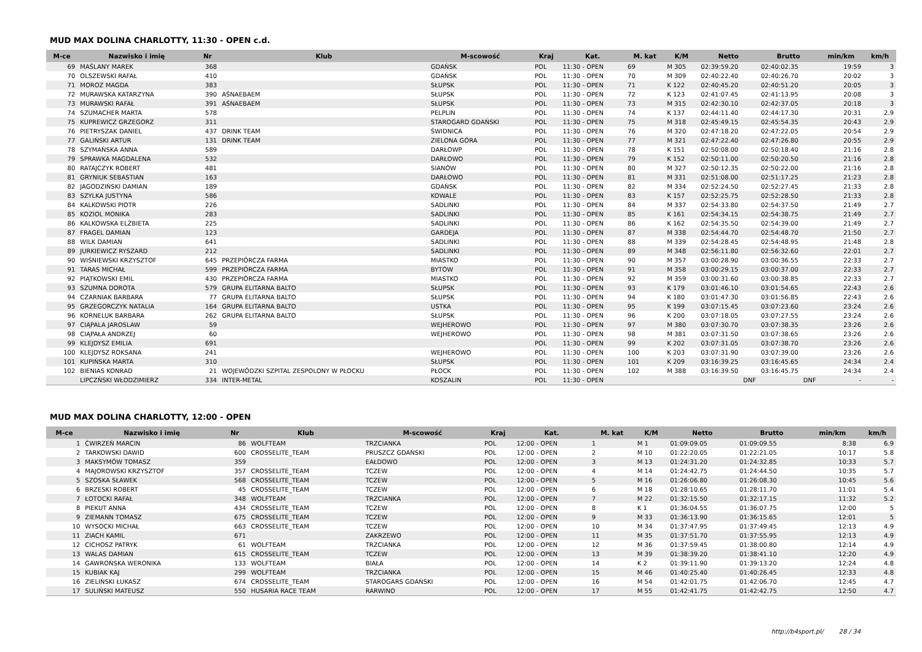MUD MAX DOLINA CHARLOTTY, 11:30 - OPEN c.d.
| M-ce | Nazwisko i imię | Nr | Klub | M-scowość | Kraj | Kat. | M. kat | K/M | Netto | Brutto | min/km | km/h |
| --- | --- | --- | --- | --- | --- | --- | --- | --- | --- | --- | --- | --- |
| 69 | MAŚLANY MAREK | 368 | | GDAŃSK | POL | 11:30 - OPEN | 69 | M 305 | 02:39:59.20 | 02:40:02.35 | 19:59 | 3 |
| 70 | OLSZEWSKI RAFAŁ | 410 | | GDAŃSK | POL | 11:30 - OPEN | 70 | M 309 | 02:40:22.40 | 02:40:26.70 | 20:02 | 3 |
| 71 | MOROZ MAGDA | 383 | | SŁUPSK | POL | 11:30 - OPEN | 71 | K 122 | 02:40:45.20 | 02:40:51.20 | 20:05 | 3 |
| 72 | MURAWSKA KATARZYNA | 390 | AŚNAEBAEM | SŁUPSK | POL | 11:30 - OPEN | 72 | K 123 | 02:41:07.45 | 02:41:13.95 | 20:08 | 3 |
| 73 | MURAWSKI RAFAŁ | 391 | AŚNAEBAEM | SŁUPSK | POL | 11:30 - OPEN | 73 | M 315 | 02:42:30.10 | 02:42:37.05 | 20:18 | 3 |
| 74 | SZUMACHER MARTA | 578 | | PELPLIN | POL | 11:30 - OPEN | 74 | K 137 | 02:44:11.40 | 02:44:17.30 | 20:31 | 2.9 |
| 75 | KUPREWICZ GRZEGORZ | 311 | | STAROGARD GDAŃSKI | POL | 11:30 - OPEN | 75 | M 318 | 02:45:49.15 | 02:45:54.35 | 20:43 | 2.9 |
| 76 | PIETRYSZAK DANIEL | 437 | DRINK TEAM | ŚWIDNICA | POL | 11:30 - OPEN | 76 | M 320 | 02:47:18.20 | 02:47:22.05 | 20:54 | 2.9 |
| 77 | GALIŃSKI ARTUR | 131 | DRINK TEAM | ZIELONA GÓRA | POL | 11:30 - OPEN | 77 | M 321 | 02:47:22.40 | 02:47:26.80 | 20:55 | 2.9 |
| 78 | SZYMAŃSKA ANNA | 589 | | DARŁOWP | POL | 11:30 - OPEN | 78 | K 151 | 02:50:08.00 | 02:50:18.40 | 21:16 | 2.8 |
| 79 | SPRAWKA MAGDALENA | 532 | | DARŁOWO | POL | 11:30 - OPEN | 79 | K 152 | 02:50:11.00 | 02:50:20.50 | 21:16 | 2.8 |
| 80 | RATAJCZYK ROBERT | 481 | | SIANÓW | POL | 11:30 - OPEN | 80 | M 327 | 02:50:12.35 | 02:50:22.00 | 21:16 | 2.8 |
| 81 | GRYNIUK SEBASTIAN | 163 | | DARŁOWO | POL | 11:30 - OPEN | 81 | M 331 | 02:51:08.00 | 02:51:17.25 | 21:23 | 2.8 |
| 82 | JAGODZIŃSKI DAMIAN | 189 | | GDAŃSK | POL | 11:30 - OPEN | 82 | M 334 | 02:52:24.50 | 02:52:27.45 | 21:33 | 2.8 |
| 83 | SZYLKA JUSTYNA | 586 | | KOWALE | POL | 11:30 - OPEN | 83 | K 157 | 02:52:25.75 | 02:52:28.50 | 21:33 | 2.8 |
| 84 | KALKOWSKI PIOTR | 226 | | SADLINKI | POL | 11:30 - OPEN | 84 | M 337 | 02:54:33.80 | 02:54:37.50 | 21:49 | 2.7 |
| 85 | KOZIOL MONIKA | 283 | | SADLINKI | POL | 11:30 - OPEN | 85 | K 161 | 02:54:34.15 | 02:54:38.75 | 21:49 | 2.7 |
| 86 | KALKOWSKA ELŻBIETA | 225 | | SADLINKI | POL | 11:30 - OPEN | 86 | K 162 | 02:54:35.50 | 02:54:39.00 | 21:49 | 2.7 |
| 87 | FRAGEL DAMIAN | 123 | | GARDEJA | POL | 11:30 - OPEN | 87 | M 338 | 02:54:44.70 | 02:54:48.70 | 21:50 | 2.7 |
| 88 | WILK DAMIAN | 641 | | SADLINKI | POL | 11:30 - OPEN | 88 | M 339 | 02:54:28.45 | 02:54:48.95 | 21:48 | 2.8 |
| 89 | JURKIEWICZ RYSZARD | 212 | | SADLINKI | POL | 11:30 - OPEN | 89 | M 348 | 02:56:11.80 | 02:56:32.60 | 22:01 | 2.7 |
| 90 | WIŚNIEWSKI KRZYSZTOF | 645 | PRZEPIÓRCZA FARMA | MIASTKO | POL | 11:30 - OPEN | 90 | M 357 | 03:00:28.90 | 03:00:36.55 | 22:33 | 2.7 |
| 91 | TARAS MICHAŁ | 599 | PRZEPIÓRCZA FARMA | BYTÓW | POL | 11:30 - OPEN | 91 | M 358 | 03:00:29.15 | 03:00:37.00 | 22:33 | 2.7 |
| 92 | PIĄTKOWSKI EMIL | 430 | PRZEPIÓRCZA FARMA | MIASTKO | POL | 11:30 - OPEN | 92 | M 359 | 03:00:31.60 | 03:00:38.85 | 22:33 | 2.7 |
| 93 | SZUMNA DOROTA | 579 | GRUPA ELITARNA BALTO | SŁUPSK | POL | 11:30 - OPEN | 93 | K 179 | 03:01:46.10 | 03:01:54.65 | 22:43 | 2.6 |
| 94 | CZARNIAK BARBARA | 77 | GRUPA ELITARNA BALTO | SŁUPSK | POL | 11:30 - OPEN | 94 | K 180 | 03:01:47.30 | 03:01:56.85 | 22:43 | 2.6 |
| 95 | GRZEGORCZYK NATALIA | 164 | GRUPA ELITARNA BALTO | USTKA | POL | 11:30 - OPEN | 95 | K 199 | 03:07:15.45 | 03:07:23.60 | 23:24 | 2.6 |
| 96 | KORNELUK BARBARA | 262 | GRUPA ELITARNA BALTO | SŁUPSK | POL | 11:30 - OPEN | 96 | K 200 | 03:07:18.05 | 03:07:27.55 | 23:24 | 2.6 |
| 97 | CIĄPALA JAROSLAW | 59 | | WEJHEROWO | POL | 11:30 - OPEN | 97 | M 380 | 03:07:30.70 | 03:07:38.35 | 23:26 | 2.6 |
| 98 | CIĄPAŁA ANDRZEJ | 60 | | WEJHEROWO | POL | 11:30 - OPEN | 98 | M 381 | 03:07:31.50 | 03:07:38.65 | 23:26 | 2.6 |
| 99 | KLEJDYSZ EMILIA | 691 | | | POL | 11:30 - OPEN | 99 | K 202 | 03:07:31.05 | 03:07:38.70 | 23:26 | 2.6 |
| 100 | KLEJDYSZ ROKSANA | 241 | | WEJHEROWO | POL | 11:30 - OPEN | 100 | K 203 | 03:07:31.90 | 03:07:39.00 | 23:26 | 2.6 |
| 101 | KUPIŃSKA MARTA | 310 | | SŁUPSK | POL | 11:30 - OPEN | 101 | K 209 | 03:16:39.25 | 03:16:45.65 | 24:34 | 2.4 |
| 102 | BIENIAS KONRAD | 21 | WOJEWÓDZKI SZPITAL ZESPOLONY W PŁOCKU | PŁOCK | POL | 11:30 - OPEN | 102 | M 388 | 03:16:39.50 | 03:16:45.75 | 24:34 | 2.4 |
| | LIPCZŃSKI WŁODZIMIERZ | 334 | INTER-METAL | KOSZALIN | POL | 11:30 - OPEN | | | DNF | DNF | - | - |
MUD MAX DOLINA CHARLOTTY, 12:00 - OPEN
| M-ce | Nazwisko i imię | Nr | Klub | M-scowość | Kraj | Kat. | M. kat | K/M | Netto | Brutto | min/km | km/h |
| --- | --- | --- | --- | --- | --- | --- | --- | --- | --- | --- | --- | --- |
| 1 | ĆWIRZEŃ MARCIN | 86 | WOLFTEAM | TRZCIANKA | POL | 12:00 - OPEN | 1 | M 1 | 01:09:09.05 | 01:09:09.55 | 8:38 | 6.9 |
| 2 | TARKOWSKI DAWID | 600 | CROSSELITE_TEAM | PRUSZCZ GDAŃSKI | POL | 12:00 - OPEN | 2 | M 10 | 01:22:20.05 | 01:22:21.05 | 10:17 | 5.8 |
| 3 | MAKSYMÓW TOMASZ | 359 | | EAŁDOWO | POL | 12:00 - OPEN | 3 | M 13 | 01:24:31.20 | 01:24:32.85 | 10:33 | 5.7 |
| 4 | MAJOROWSKI KRZYSZTOF | 357 | CROSSELITE_TEAM | TCZEW | POL | 12:00 - OPEN | 4 | M 14 | 01:24:42.75 | 01:24:44.50 | 10:35 | 5.7 |
| 5 | SZOSKA SŁAWEK | 568 | CROSSELITE_TEAM | TCZEW | POL | 12:00 - OPEN | 5 | M 16 | 01:26:06.80 | 01:26:08.30 | 10:45 | 5.6 |
| 6 | BRZESKI ROBERT | 45 | CROSSELITE_TEAM | TCZEW | POL | 12:00 - OPEN | 6 | M 18 | 01:28:10.65 | 01:28:11.70 | 11:01 | 5.4 |
| 7 | ŁOTOCKI RAFAŁ | 348 | WOLFTEAM | TRZCIANKA | POL | 12:00 - OPEN | 7 | M 22 | 01:32:15.50 | 01:32:17.15 | 11:32 | 5.2 |
| 8 | PIEKUT ANNA | 434 | CROSSELITE_TEAM | TCZEW | POL | 12:00 - OPEN | 8 | K 1 | 01:36:04.55 | 01:36:07.75 | 12:00 | 5 |
| 9 | ZIEMANN TOMASZ | 675 | CROSSELITE_TEAM | TCZEW | POL | 12:00 - OPEN | 9 | M 33 | 01:36:13.90 | 01:36:15.65 | 12:01 | 5 |
| 10 | WYSOCKI MICHAŁ | 663 | CROSSELITE_TEAM | TCZEW | POL | 12:00 - OPEN | 10 | M 34 | 01:37:47.95 | 01:37:49.45 | 12:13 | 4.9 |
| 11 | ZIACH KAMIL | 671 | | ZAKRZEWO | POL | 12:00 - OPEN | 11 | M 35 | 01:37:51.70 | 01:37:55.95 | 12:13 | 4.9 |
| 12 | CICHOSZ PATRYK | 61 | WOLFTEAM | TRZCIANKA | POL | 12:00 - OPEN | 12 | M 36 | 01:37:59.45 | 01:38:00.80 | 12:14 | 4.9 |
| 13 | WALAS DAMIAN | 615 | CROSSELITE_TEAM | TCZEW | POL | 12:00 - OPEN | 13 | M 39 | 01:38:39.20 | 01:38:41.10 | 12:20 | 4.9 |
| 14 | GAWROŃSKA WERONIKA | 133 | WOLFTEAM | BIAŁA | POL | 12:00 - OPEN | 14 | K 2 | 01:39:11.90 | 01:39:13.20 | 12:24 | 4.8 |
| 15 | KUBIAK KAJ | 299 | WOLFTEAM | TRZCIANKA | POL | 12:00 - OPEN | 15 | M 46 | 01:40:25.40 | 01:40:26.45 | 12:33 | 4.8 |
| 16 | ZIELIŃSKI ŁUKASZ | 674 | CROSSELITE_TEAM | STAROGARS GDAŃSKI | POL | 12:00 - OPEN | 16 | M 54 | 01:42:01.75 | 01:42:06.70 | 12:45 | 4.7 |
| 17 | SULIŃSKI MATEUSZ | 550 | HUSARIA RACE TEAM | RARWINO | POL | 12:00 - OPEN | 17 | M 55 | 01:42:41.75 | 01:42:42.75 | 12:50 | 4.7 |
http://b4sport.pl/ 28 / 34